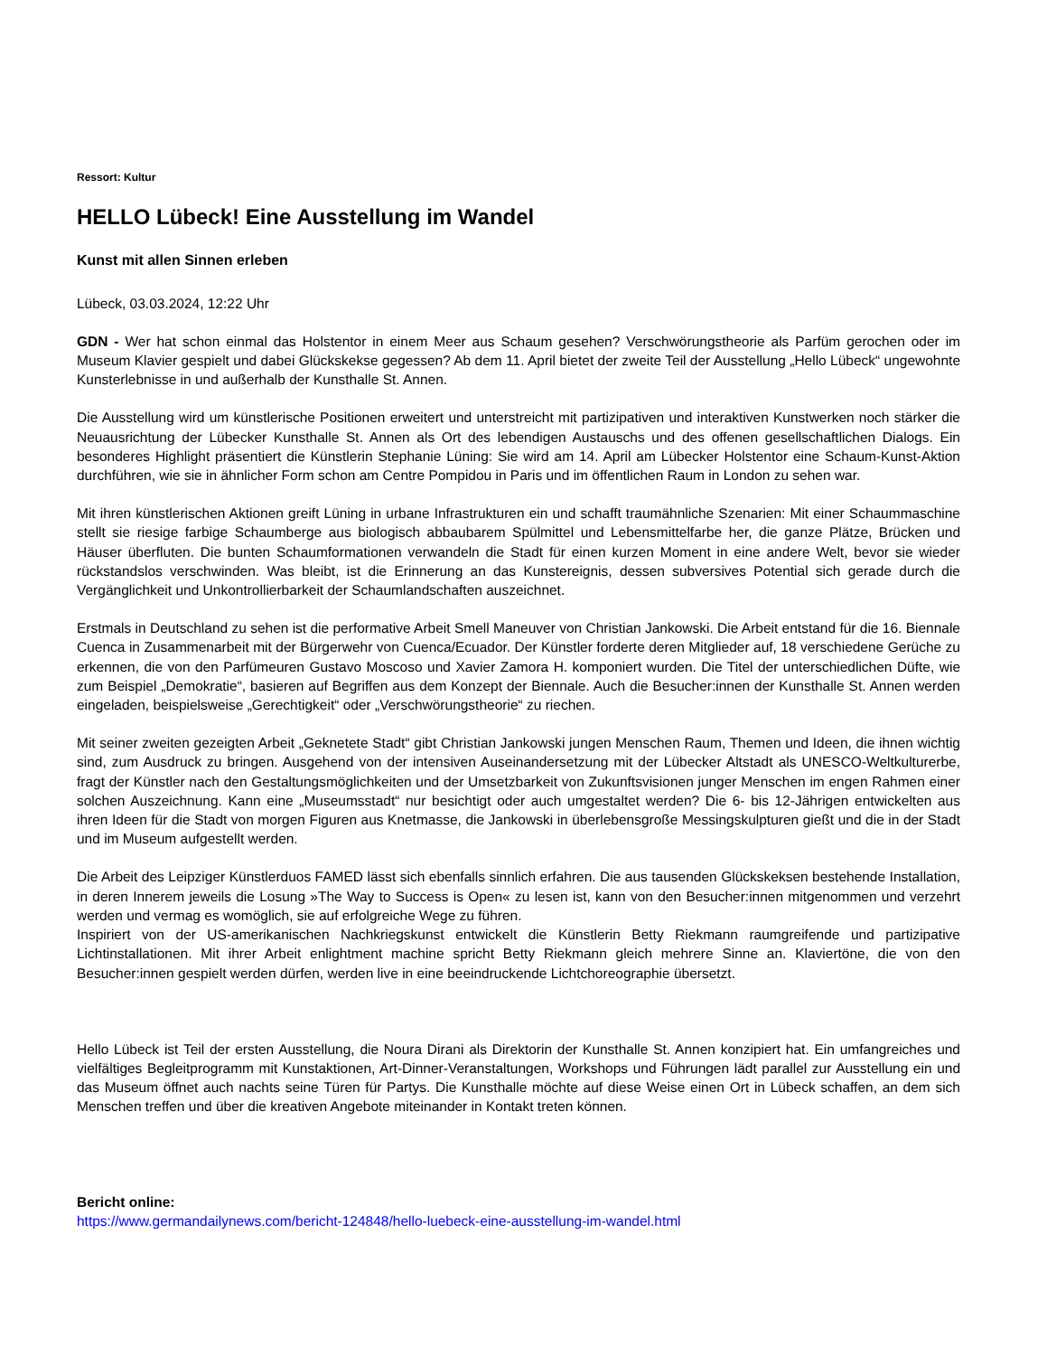Ressort: Kultur
HELLO Lübeck! Eine Ausstellung im Wandel
Kunst mit allen Sinnen erleben
Lübeck, 03.03.2024, 12:22 Uhr
GDN - Wer hat schon einmal das Holstentor in einem Meer aus Schaum gesehen? Verschwörungstheorie als Parfüm gerochen oder im Museum Klavier gespielt und dabei Glückskekse gegessen? Ab dem 11. April bietet der zweite Teil der Ausstellung „Hello Lübeck“ ungewohnte Kunsterlebnisse in und außerhalb der Kunsthalle St. Annen.
Die Ausstellung wird um künstlerische Positionen erweitert und unterstreicht mit partizipativen und interaktiven Kunstwerken noch stärker die Neuausrichtung der Lübecker Kunsthalle St. Annen als Ort des lebendigen Austauschs und des offenen gesellschaftlichen Dialogs. Ein besonderes Highlight präsentiert die Künstlerin Stephanie Lüning: Sie wird am 14. April am Lübecker Holstentor eine Schaum-Kunst-Aktion durchführen, wie sie in ähnlicher Form schon am Centre Pompidou in Paris und im öffentlichen Raum in London zu sehen war.
Mit ihren künstlerischen Aktionen greift Lüning in urbane Infrastrukturen ein und schafft traumähnliche Szenarien: Mit einer Schaummaschine stellt sie riesige farbige Schaumberge aus biologisch abbaubarem Spülmittel und Lebensmittelfarbe her, die ganze Plätze, Brücken und Häuser überfluten. Die bunten Schaumformationen verwandeln die Stadt für einen kurzen Moment in eine andere Welt, bevor sie wieder rückstandslos verschwinden. Was bleibt, ist die Erinnerung an das Kunstereignis, dessen subversives Potential sich gerade durch die Vergänglichkeit und Unkontrollierbarkeit der Schaumlandschaften auszeichnet.
Erstmals in Deutschland zu sehen ist die performative Arbeit Smell Maneuver von Christian Jankowski. Die Arbeit entstand für die 16. Biennale Cuenca in Zusammenarbeit mit der Bürgerwehr von Cuenca/Ecuador. Der Künstler forderte deren Mitglieder auf, 18 verschiedene Gerüche zu erkennen, die von den Parfümeuren Gustavo Moscoso und Xavier Zamora H. komponiert wurden. Die Titel der unterschiedlichen Düfte, wie zum Beispiel „Demokratie“, basieren auf Begriffen aus dem Konzept der Biennale. Auch die Besucher:innen der Kunsthalle St. Annen werden eingeladen, beispielsweise „Gerechtigkeit“ oder „Verschwörungstheorie“ zu riechen.
Mit seiner zweiten gezeigten Arbeit „Geknetete Stadt“ gibt Christian Jankowski jungen Menschen Raum, Themen und Ideen, die ihnen wichtig sind, zum Ausdruck zu bringen. Ausgehend von der intensiven Auseinandersetzung mit der Lübecker Altstadt als UNESCO-Weltkulturerbe, fragt der Künstler nach den Gestaltungsmöglichkeiten und der Umsetzbarkeit von Zukunftsvisionen junger Menschen im engen Rahmen einer solchen Auszeichnung. Kann eine „Museumsstadt“ nur besichtigt oder auch umgestaltet werden? Die 6- bis 12-Jährigen entwickelten aus ihren Ideen für die Stadt von morgen Figuren aus Knetmasse, die Jankowski in überlebensgroße Messingskulpturen gießt und die in der Stadt und im Museum aufgestellt werden.
Die Arbeit des Leipziger Künstlerduos FAMED lässt sich ebenfalls sinnlich erfahren. Die aus tausenden Glückskeksen bestehende Installation, in deren Innerem jeweils die Losung »The Way to Success is Open« zu lesen ist, kann von den Besucher:innen mitgenommen und verzehrt werden und vermag es womöglich, sie auf erfolgreiche Wege zu führen.
Inspiriert von der US-amerikanischen Nachkriegskunst entwickelt die Künstlerin Betty Riekmann raumgreifende und partizipative Lichtinstallationen. Mit ihrer Arbeit enlightment machine spricht Betty Riekmann gleich mehrere Sinne an. Klaviertöne, die von den Besucher:innen gespielt werden dürfen, werden live in eine beeindruckende Lichtchoreographie übersetzt.
Hello Lübeck ist Teil der ersten Ausstellung, die Noura Dirani als Direktorin der Kunsthalle St. Annen konzipiert hat. Ein umfangreiches und vielfältiges Begleitprogramm mit Kunstaktionen, Art-Dinner-Veranstaltungen, Workshops und Führungen lädt parallel zur Ausstellung ein und das Museum öffnet auch nachts seine Türen für Partys. Die Kunsthalle möchte auf diese Weise einen Ort in Lübeck schaffen, an dem sich Menschen treffen und über die kreativen Angebote miteinander in Kontakt treten können.
Bericht online:
https://www.germandailynews.com/bericht-124848/hello-luebeck-eine-ausstellung-im-wandel.html